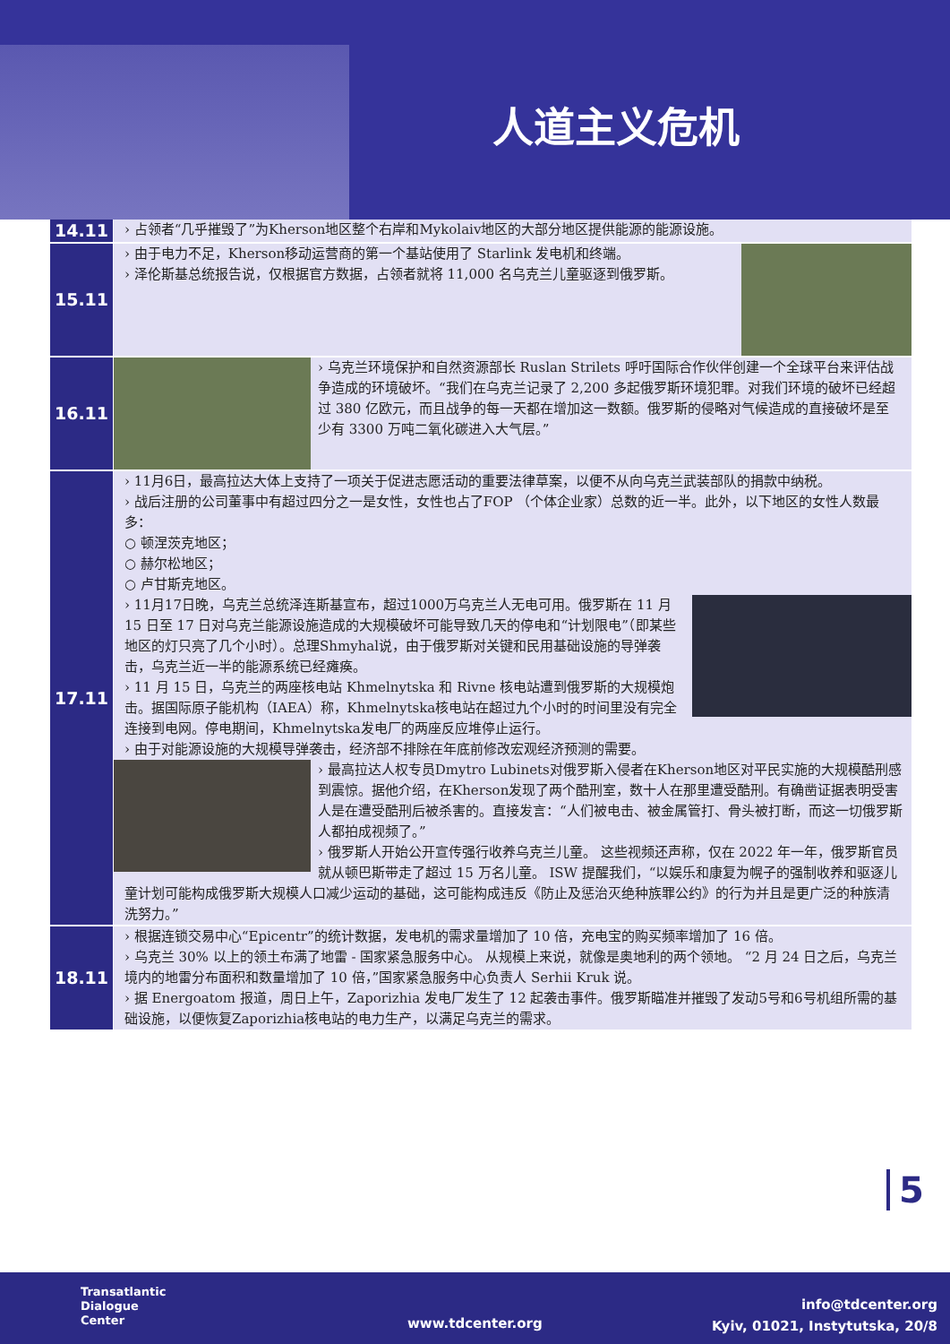人道主义危机
| 14.11 | › 占领者“几乎摧毁了”为Kherson地区整个右岸和Mykolaiv地区的大部分地区提供能源的能源设施。 |
| 15.11 | › 由于电力不足，Kherson移动运营商的第一个基站使用了 Starlink 发电机和终端。 › 泽伦斯基总统报告说，仅根据官方数据，占领者就将 11,000 名乌克兰儿童驱逐到俄罗斯。 |
| 16.11 | › 乌克兰环境保护和自然资源部长 Ruslan Strilets 呼吁国际合作伙伴创建一个全球平台来评估战争造成的环境破坏。“我们在乌克兰记录了 2,200 多起俄罗斯环境犯罪。对我们环境的破坏已经超过 380 亿欧元，而且战争的每一天都在增加这一数额。俄罗斯的侵略对气候造成的直接破坏是至少有 3300 万吨二氧化碳进入大气层。” |
| 17.11 | › 11月6日，最高拉达大体上支持了一项关于促进志愿活动的重要法律草案，以便不从向乌克兰武装部队的捐款中纳税。 › 战后注册的公司董事中有超过四分之一是女性，女性也占了FOP （个体企业家）总数的近一半。此外，以下地区的女性人数最多： ○ 顿涅茨克地区； ○ 赫尔松地区； ○ 卢甘斯克地区。 › 11月17日晚，乌克兰总统泽连斯基宣布，超过1000万乌克兰人无电可用。俄罗斯在 11 月 15 日至 17 日对乌克兰能源设施造成的大规模破坏可能导致几天的停电和“计划限电”（即某些地区的灯只亮了几个小时）。总理Shmyhal说，由于俄罗斯对关键和民用基础设施的导弹袭击，乌克兰近一半的能源系统已经瘫痪。 › 11 月 15 日，乌克兰的两座核电站 Khmelnytska 和 Rivne 核电站遭到俄罗斯的大规模炮击。据国际原子能机构（IAEA）称，Khmelnytska核电站在超过九个小时的时间里没有完全连接到电网。停电期间，Khmelnytska发电厂的两座反应堆停止运行。 › 由于对能源设施的大规模导弹袭击，经济部不排除在年底前修改宏观经济预测的需要。 › 最高拉达人权专员Dmytro Lubinets对俄罗斯入侵者在Kherson地区对平民实施的大规模酷刑感到震惊。据他介绍，在Kherson发现了两个酷刑室，数十人在那里遭受酷刑。有确凿证据表明受害人是在遭受酷刑后被杀害的。直接发言：“人们被电击、被金属管打、骨头被打断，而这一切俄罗斯人都拍成视频了。” › 俄罗斯人开始公开宣传强行收养乌克兰儿童。 这些视频还声称，仅在 2022 年一年，俄罗斯官员就从顿巴斯带走了超过 15 万名儿童。 ISW 提醒我们，“以娱乐和康复为幌子的强制收养和驱逐儿童计划可能构成俄罗斯大规模人口减少运动的基础，这可能构成违反《防止及惩治灭绝种族罪公约》的行为并且是更广泛的种族清洗努力。” |
| 18.11 | › 根据连锁交易中心“Epicentr”的统计数据，发电机的需求量增加了 10 倍，充电宝的购买频率增加了 16 倍。 › 乌克兰 30% 以上的领土布满了地雷 - 国家紧急服务中心。 从规模上来说，就像是奥地利的两个领地。 “2 月 24 日之后，乌克兰境内的地雷分布面积和数量增加了 10 倍，”国家紧急服务中心负责人 Serhii Kruk 说。 › 据 Energoatom 报道，周日上午，Zaporizhia 发电厂发生了 12 起袭击事件。俄罗斯瞄准并摧毁了发动5号和6号机组所需的基础设施，以便恢复Zaporizhia核电站的电力生产，以满足乌克兰的需求。 |
5
Transatlantic
Dialogue
Center
www.tdcenter.org
info@tdcenter.org
Kyiv, 01021, Instytutska, 20/8